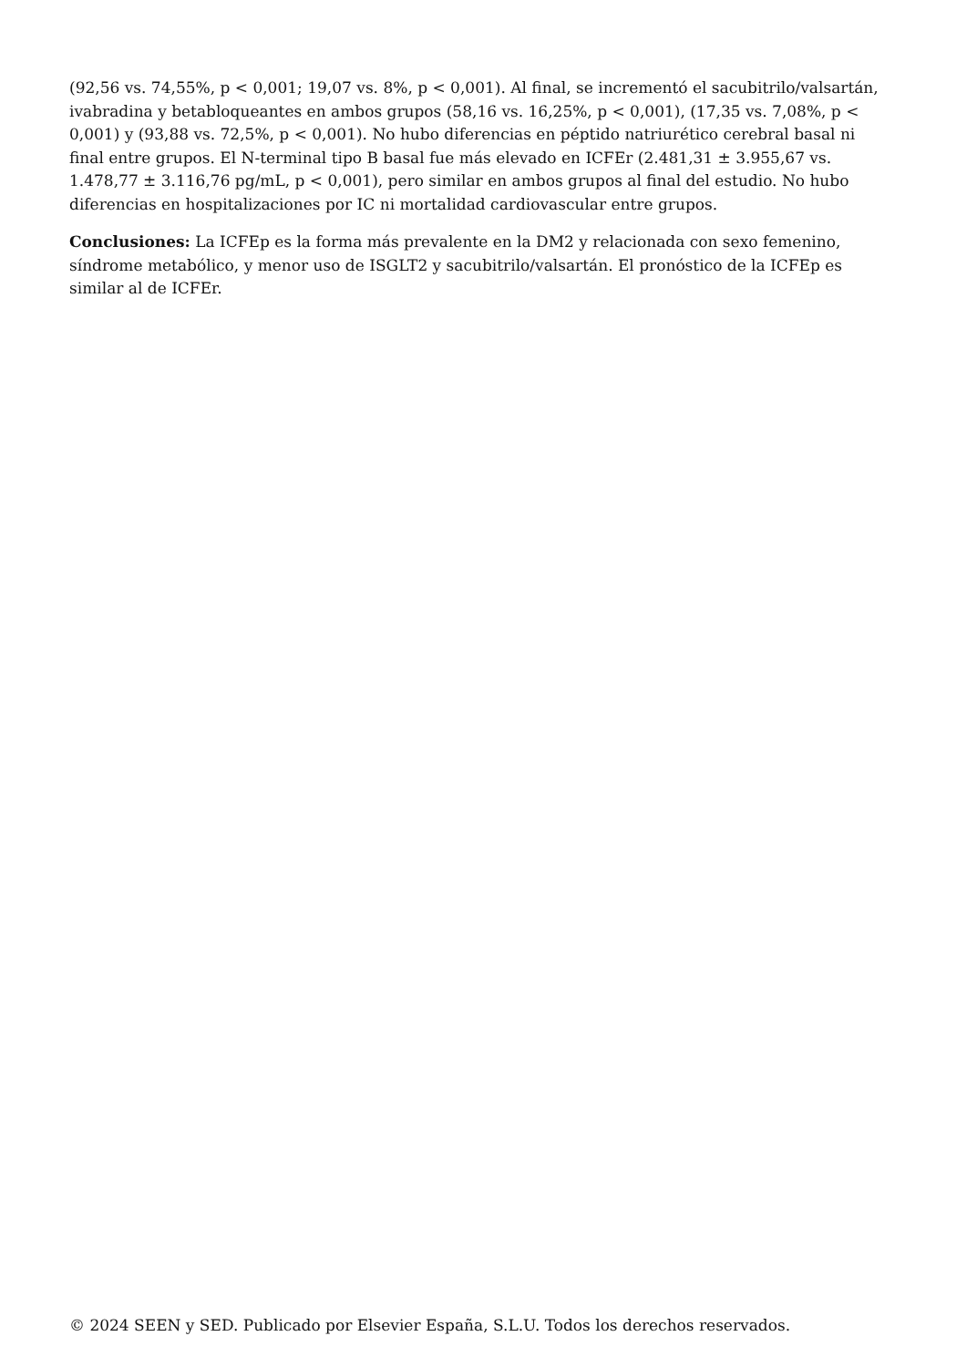(92,56 vs. 74,55%, p < 0,001; 19,07 vs. 8%, p < 0,001). Al final, se incrementó el sacubitrilo/valsartán, ivabradina y betabloqueantes en ambos grupos (58,16 vs. 16,25%, p < 0,001), (17,35 vs. 7,08%, p < 0,001) y (93,88 vs. 72,5%, p < 0,001). No hubo diferencias en péptido natriurético cerebral basal ni final entre grupos. El N-terminal tipo B basal fue más elevado en ICFEr (2.481,31 ± 3.955,67 vs. 1.478,77 ± 3.116,76 pg/mL, p < 0,001), pero similar en ambos grupos al final del estudio. No hubo diferencias en hospitalizaciones por IC ni mortalidad cardiovascular entre grupos.
Conclusiones: La ICFEp es la forma más prevalente en la DM2 y relacionada con sexo femenino, síndrome metabólico, y menor uso de ISGLT2 y sacubitrilo/valsartán. El pronóstico de la ICFEp es similar al de ICFEr.
© 2024 SEEN y SED. Publicado por Elsevier España, S.L.U. Todos los derechos reservados.